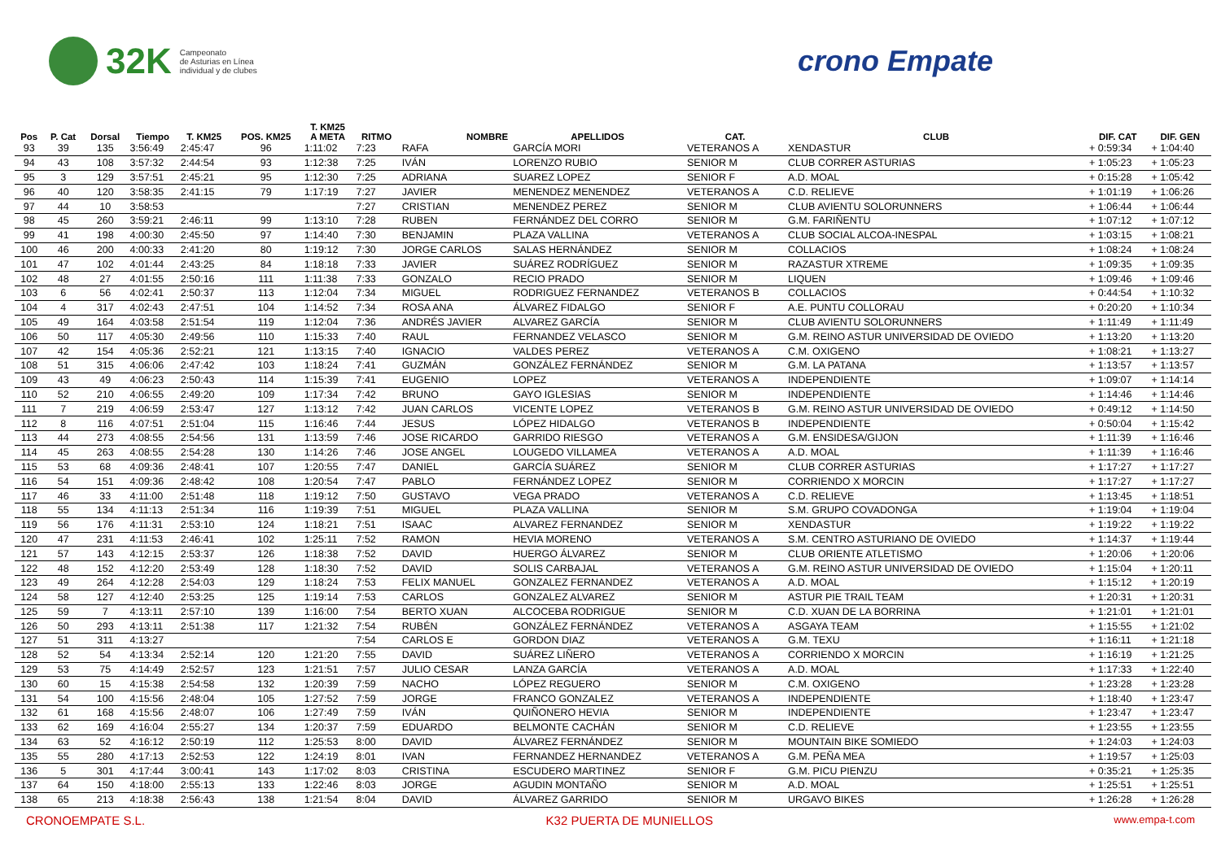32K Campeonato
de Asturias en Línea
individual y de clubes
crono Empate
| | | | | | | T. KM25 | | | | | | | |
| --- | --- | --- | --- | --- | --- | --- | --- | --- | --- | --- | --- | --- | --- |
| Pos | P. Cat | Dorsal | Tiempo | T. KM25 | POS. KM25 | A META | RITMO | NOMBRE | APELLIDOS | CAT. | CLUB | DIF. CAT | DIF. GEN |
| 93 | 39 | 135 | 3:56:49 | 2:45:47 | 96 | 1:11:02 | 7:23 | RAFA | GARCÍA MORI | VETERANOS A | XENDASTUR | + 0:59:34 | + 1:04:40 |
| 94 | 43 | 108 | 3:57:32 | 2:44:54 | 93 | 1:12:38 | 7:25 | IVÁN | LORENZO RUBIO | SENIOR M | CLUB CORRER ASTURIAS | + 1:05:23 | + 1:05:23 |
| 95 | 3 | 129 | 3:57:51 | 2:45:21 | 95 | 1:12:30 | 7:25 | ADRIANA | SUAREZ LOPEZ | SENIOR F | A.D. MOAL | + 0:15:28 | + 1:05:42 |
| 96 | 40 | 120 | 3:58:35 | 2:41:15 | 79 | 1:17:19 | 7:27 | JAVIER | MENENDEZ MENENDEZ | VETERANOS A | C.D. RELIEVE | + 1:01:19 | + 1:06:26 |
| 97 | 44 | 10 | 3:58:53 | | | | 7:27 | CRISTIAN | MENENDEZ PEREZ | SENIOR M | CLUB AVIENTU SOLORUNNERS | + 1:06:44 | + 1:06:44 |
| 98 | 45 | 260 | 3:59:21 | 2:46:11 | 99 | 1:13:10 | 7:28 | RUBEN | FERNÁNDEZ DEL CORRO | SENIOR M | G.M. FARIÑENTU | + 1:07:12 | + 1:07:12 |
| 99 | 41 | 198 | 4:00:30 | 2:45:50 | 97 | 1:14:40 | 7:30 | BENJAMIN | PLAZA VALLINA | VETERANOS A | CLUB SOCIAL ALCOA-INESPAL | + 1:03:15 | + 1:08:21 |
| 100 | 46 | 200 | 4:00:33 | 2:41:20 | 80 | 1:19:12 | 7:30 | JORGE CARLOS | SALAS HERNÁNDEZ | SENIOR M | COLLACIOS | + 1:08:24 | + 1:08:24 |
| 101 | 47 | 102 | 4:01:44 | 2:43:25 | 84 | 1:18:18 | 7:33 | JAVIER | SUÁREZ RODRÍGUEZ | SENIOR M | RAZASTUR XTREME | + 1:09:35 | + 1:09:35 |
| 102 | 48 | 27 | 4:01:55 | 2:50:16 | 111 | 1:11:38 | 7:33 | GONZALO | RECIO PRADO | SENIOR M | LIQUEN | + 1:09:46 | + 1:09:46 |
| 103 | 6 | 56 | 4:02:41 | 2:50:37 | 113 | 1:12:04 | 7:34 | MIGUEL | RODRIGUEZ FERNANDEZ | VETERANOS B | COLLACIOS | + 0:44:54 | + 1:10:32 |
| 104 | 4 | 317 | 4:02:43 | 2:47:51 | 104 | 1:14:52 | 7:34 | ROSA ANA | ÁLVAREZ FIDALGO | SENIOR F | A.E. PUNTU COLLORAU | + 0:20:20 | + 1:10:34 |
| 105 | 49 | 164 | 4:03:58 | 2:51:54 | 119 | 1:12:04 | 7:36 | ANDRÉS JAVIER | ALVAREZ GARCÍA | SENIOR M | CLUB AVIENTU SOLORUNNERS | + 1:11:49 | + 1:11:49 |
| 106 | 50 | 117 | 4:05:30 | 2:49:56 | 110 | 1:15:33 | 7:40 | RAUL | FERNANDEZ VELASCO | SENIOR M | G.M. REINO ASTUR UNIVERSIDAD DE OVIEDO | + 1:13:20 | + 1:13:20 |
| 107 | 42 | 154 | 4:05:36 | 2:52:21 | 121 | 1:13:15 | 7:40 | IGNACIO | VALDES PEREZ | VETERANOS A | C.M. OXIGENO | + 1:08:21 | + 1:13:27 |
| 108 | 51 | 315 | 4:06:06 | 2:47:42 | 103 | 1:18:24 | 7:41 | GUZMÁN | GONZÁLEZ FERNÁNDEZ | SENIOR M | G.M. LA PATANA | + 1:13:57 | + 1:13:57 |
| 109 | 43 | 49 | 4:06:23 | 2:50:43 | 114 | 1:15:39 | 7:41 | EUGENIO | LOPEZ | VETERANOS A | INDEPENDIENTE | + 1:09:07 | + 1:14:14 |
| 110 | 52 | 210 | 4:06:55 | 2:49:20 | 109 | 1:17:34 | 7:42 | BRUNO | GAYO IGLESIAS | SENIOR M | INDEPENDIENTE | + 1:14:46 | + 1:14:46 |
| 111 | 7 | 219 | 4:06:59 | 2:53:47 | 127 | 1:13:12 | 7:42 | JUAN CARLOS | VICENTE LOPEZ | VETERANOS B | G.M. REINO ASTUR UNIVERSIDAD DE OVIEDO | + 0:49:12 | + 1:14:50 |
| 112 | 8 | 116 | 4:07:51 | 2:51:04 | 115 | 1:16:46 | 7:44 | JESUS | LÓPEZ HIDALGO | VETERANOS B | INDEPENDIENTE | + 0:50:04 | + 1:15:42 |
| 113 | 44 | 273 | 4:08:55 | 2:54:56 | 131 | 1:13:59 | 7:46 | JOSE RICARDO | GARRIDO RIESGO | VETERANOS A | G.M. ENSIDESA/GIJON | + 1:11:39 | + 1:16:46 |
| 114 | 45 | 263 | 4:08:55 | 2:54:28 | 130 | 1:14:26 | 7:46 | JOSE ANGEL | LOUGEDO VILLAMEA | VETERANOS A | A.D. MOAL | + 1:11:39 | + 1:16:46 |
| 115 | 53 | 68 | 4:09:36 | 2:48:41 | 107 | 1:20:55 | 7:47 | DANIEL | GARCÍA SUÁREZ | SENIOR M | CLUB CORRER ASTURIAS | + 1:17:27 | + 1:17:27 |
| 116 | 54 | 151 | 4:09:36 | 2:48:42 | 108 | 1:20:54 | 7:47 | PABLO | FERNÁNDEZ LOPEZ | SENIOR M | CORRIENDO X MORCIN | + 1:17:27 | + 1:17:27 |
| 117 | 46 | 33 | 4:11:00 | 2:51:48 | 118 | 1:19:12 | 7:50 | GUSTAVO | VEGA PRADO | VETERANOS A | C.D. RELIEVE | + 1:13:45 | + 1:18:51 |
| 118 | 55 | 134 | 4:11:13 | 2:51:34 | 116 | 1:19:39 | 7:51 | MIGUEL | PLAZA VALLINA | SENIOR M | S.M. GRUPO COVADONGA | + 1:19:04 | + 1:19:04 |
| 119 | 56 | 176 | 4:11:31 | 2:53:10 | 124 | 1:18:21 | 7:51 | ISAAC | ALVAREZ FERNANDEZ | SENIOR M | XENDASTUR | + 1:19:22 | + 1:19:22 |
| 120 | 47 | 231 | 4:11:53 | 2:46:41 | 102 | 1:25:11 | 7:52 | RAMON | HEVIA MORENO | VETERANOS A | S.M. CENTRO ASTURIANO DE OVIEDO | + 1:14:37 | + 1:19:44 |
| 121 | 57 | 143 | 4:12:15 | 2:53:37 | 126 | 1:18:38 | 7:52 | DAVID | HUERGO ÁLVAREZ | SENIOR M | CLUB ORIENTE ATLETISMO | + 1:20:06 | + 1:20:06 |
| 122 | 48 | 152 | 4:12:20 | 2:53:49 | 128 | 1:18:30 | 7:52 | DAVID | SOLIS CARBAJAL | VETERANOS A | G.M. REINO ASTUR UNIVERSIDAD DE OVIEDO | + 1:15:04 | + 1:20:11 |
| 123 | 49 | 264 | 4:12:28 | 2:54:03 | 129 | 1:18:24 | 7:53 | FELIX MANUEL | GONZALEZ FERNANDEZ | VETERANOS A | A.D. MOAL | + 1:15:12 | + 1:20:19 |
| 124 | 58 | 127 | 4:12:40 | 2:53:25 | 125 | 1:19:14 | 7:53 | CARLOS | GONZALEZ ALVAREZ | SENIOR M | ASTUR PIE TRAIL TEAM | + 1:20:31 | + 1:20:31 |
| 125 | 59 | 7 | 4:13:11 | 2:57:10 | 139 | 1:16:00 | 7:54 | BERTO XUAN | ALCOCEBA RODRIGUE | SENIOR M | C.D. XUAN DE LA BORRINA | + 1:21:01 | + 1:21:01 |
| 126 | 50 | 293 | 4:13:11 | 2:51:38 | 117 | 1:21:32 | 7:54 | RUBÉN | GONZÁLEZ FERNÁNDEZ | VETERANOS A | ASGAYA TEAM | + 1:15:55 | + 1:21:02 |
| 127 | 51 | 311 | 4:13:27 | | | | 7:54 | CARLOS E | GORDON DIAZ | VETERANOS A | G.M. TEXU | + 1:16:11 | + 1:21:18 |
| 128 | 52 | 54 | 4:13:34 | 2:52:14 | 120 | 1:21:20 | 7:55 | DAVID | SUÁREZ LIÑERO | VETERANOS A | CORRIENDO X MORCIN | + 1:16:19 | + 1:21:25 |
| 129 | 53 | 75 | 4:14:49 | 2:52:57 | 123 | 1:21:51 | 7:57 | JULIO CESAR | LANZA GARCÍA | VETERANOS A | A.D. MOAL | + 1:17:33 | + 1:22:40 |
| 130 | 60 | 15 | 4:15:38 | 2:54:58 | 132 | 1:20:39 | 7:59 | NACHO | LÓPEZ REGUERO | SENIOR M | C.M. OXIGENO | + 1:23:28 | + 1:23:28 |
| 131 | 54 | 100 | 4:15:56 | 2:48:04 | 105 | 1:27:52 | 7:59 | JORGE | FRANCO GONZALEZ | VETERANOS A | INDEPENDIENTE | + 1:18:40 | + 1:23:47 |
| 132 | 61 | 168 | 4:15:56 | 2:48:07 | 106 | 1:27:49 | 7:59 | IVÁN | QUIÑONERO HEVIA | SENIOR M | INDEPENDIENTE | + 1:23:47 | + 1:23:47 |
| 133 | 62 | 169 | 4:16:04 | 2:55:27 | 134 | 1:20:37 | 7:59 | EDUARDO | BELMONTE CACHÁN | SENIOR M | C.D. RELIEVE | + 1:23:55 | + 1:23:55 |
| 134 | 63 | 52 | 4:16:12 | 2:50:19 | 112 | 1:25:53 | 8:00 | DAVID | ÁLVAREZ FERNÁNDEZ | SENIOR M | MOUNTAIN BIKE SOMIEDO | + 1:24:03 | + 1:24:03 |
| 135 | 55 | 280 | 4:17:13 | 2:52:53 | 122 | 1:24:19 | 8:01 | IVAN | FERNANDEZ HERNANDEZ | VETERANOS A | G.M. PEÑA MEA | + 1:19:57 | + 1:25:03 |
| 136 | 5 | 301 | 4:17:44 | 3:00:41 | 143 | 1:17:02 | 8:03 | CRISTINA | ESCUDERO MARTINEZ | SENIOR F | G.M. PICU PIENZU | + 0:35:21 | + 1:25:35 |
| 137 | 64 | 150 | 4:18:00 | 2:55:13 | 133 | 1:22:46 | 8:03 | JORGE | AGUDIN MONTAÑO | SENIOR M | A.D. MOAL | + 1:25:51 | + 1:25:51 |
| 138 | 65 | 213 | 4:18:38 | 2:56:43 | 138 | 1:21:54 | 8:04 | DAVID | ÁLVAREZ GARRIDO | SENIOR M | URGAVO BIKES | + 1:26:28 | + 1:26:28 |
CRONOEMPATE S.L. K32 PUERTA DE MUNIELLOS www.empa-t.com